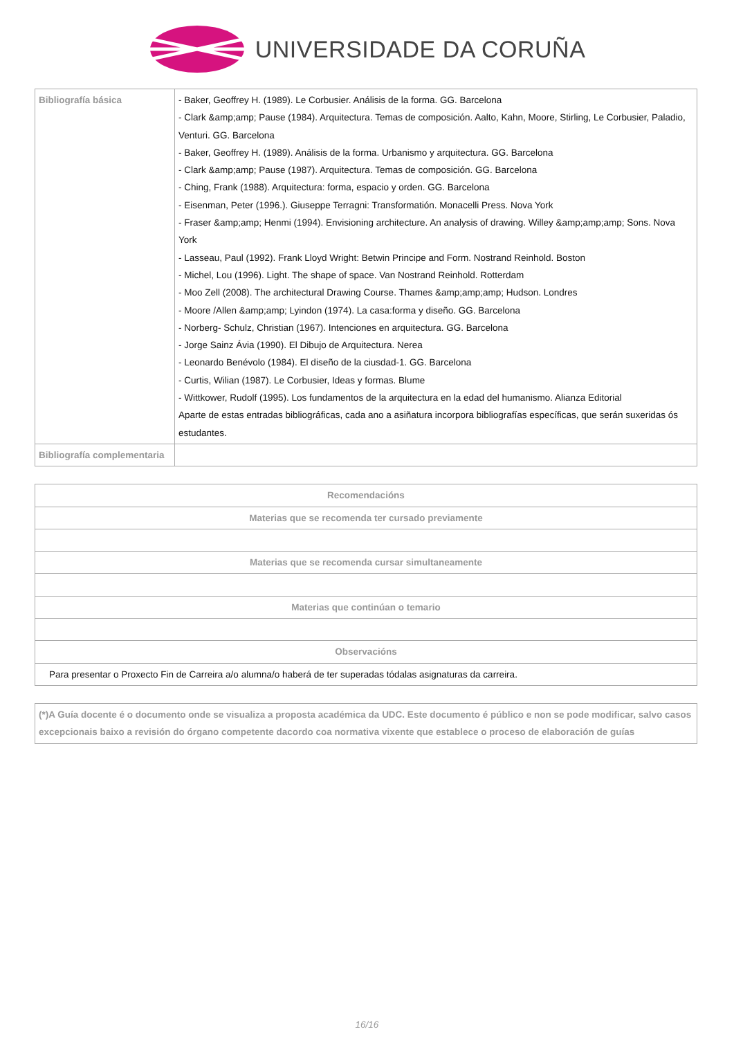UNIVERSIDADE DA CORUÑA
| Bibliografía básica | - Baker, Geoffrey H. (1989). Le Corbusier. Análisis de la forma. GG. Barcelona - Clark &amp;amp; Pause (1984). Arquitectura. Temas de composición. Aalto, Kahn, Moore, Stirling, Le Corbusier, Paladio, Venturi. GG. Barcelona - Baker, Geoffrey H. (1989). Análisis de la forma. Urbanismo y arquitectura. GG. Barcelona - Clark &amp;amp; Pause (1987). Arquitectura. Temas de composición. GG. Barcelona - Ching, Frank (1988). Arquitectura: forma, espacio y orden. GG. Barcelona - Eisenman, Peter (1996.). Giuseppe Terragni: Transformatión. Monacelli Press. Nova York - Fraser &amp;amp; Henmi (1994). Envisioning architecture. An analysis of drawing. Willey &amp;amp;amp; Sons. Nova York - Lasseau, Paul (1992). Frank Lloyd Wright: Betwin Principe and Form. Nostrand Reinhold. Boston - Michel, Lou (1996). Light. The shape of space. Van Nostrand Reinhold. Rotterdam - Moo Zell (2008). The architectural Drawing Course. Thames &amp;amp;amp; Hudson. Londres - Moore /Allen &amp;amp; Lyindon (1974). La casa:forma y diseño. GG. Barcelona - Norberg- Schulz, Christian (1967). Intenciones en arquitectura. GG. Barcelona - Jorge Sainz Ávia (1990). El Dibujo de Arquitectura. Nerea - Leonardo Benévolo (1984). El diseño de la ciusdad-1. GG. Barcelona - Curtis, Wilian (1987). Le Corbusier, Ideas y formas. Blume - Wittkower, Rudolf (1995). Los fundamentos de la arquitectura en la edad del humanismo. Alianza Editorial Aparte de estas entradas bibliográficas, cada ano a asiñatura incorpora bibliografías específicas, que serán suxeridas ós estudantes. |
| Bibliografía complementaria | |
| Recomendacións |
| --- |
| Materias que se recomenda ter cursado previamente |
| Materias que se recomenda cursar simultaneamente |
| Materias que continúan o temario |
| Observacións |
| Para presentar o Proxecto Fin de Carreira a/o alumna/o haberá de ter superadas tódalas asignaturas da carreira. |
| (*)A Guía docente é o documento onde se visualiza a proposta académica da UDC. Este documento é público e non se pode modificar, salvo casos excepcionais baixo a revisión do órgano competente dacordo coa normativa vixente que establece o proceso de elaboración de guías |
16/16